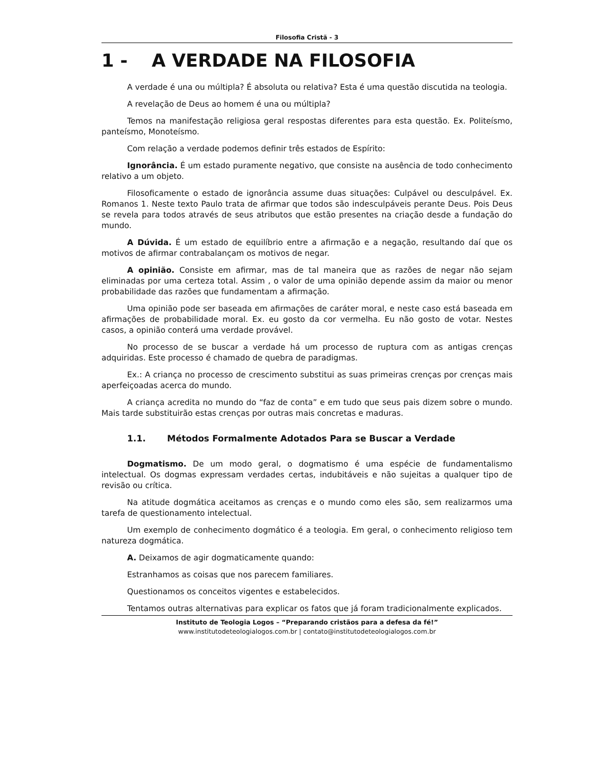Filosofia Cristã - 3
1 - A VERDADE NA FILOSOFIA
A verdade é una ou múltipla? É absoluta ou relativa? Esta é uma questão discutida na teologia.
A revelação de Deus ao homem é una ou múltipla?
Temos na manifestação religiosa geral respostas diferentes para esta questão. Ex. Politeísmo, panteísmo, Monoteísmo.
Com relação a verdade podemos definir três estados de Espírito:
Ignorância. É um estado puramente negativo, que consiste na ausência de todo conhecimento relativo a um objeto.
Filosoficamente o estado de ignorância assume duas situações: Culpável ou desculpável. Ex. Romanos 1. Neste texto Paulo trata de afirmar que todos são indesculpáveis perante Deus. Pois Deus se revela para todos através de seus atributos que estão presentes na criação desde a fundação do mundo.
A Dúvida. É um estado de equilíbrio entre a afirmação e a negação, resultando daí que os motivos de afirmar contrabalançam os motivos de negar.
A opinião. Consiste em afirmar, mas de tal maneira que as razões de negar não sejam eliminadas por uma certeza total. Assim , o valor de uma opinião depende assim da maior ou menor probabilidade das razões que fundamentam a afirmação.
Uma opinião pode ser baseada em afirmações de caráter moral, e neste caso está baseada em afirmações de probabilidade moral. Ex. eu gosto da cor vermelha. Eu não gosto de votar. Nestes casos, a opinião conterá uma verdade provável.
No processo de se buscar a verdade há um processo de ruptura com as antigas crenças adquiridas. Este processo é chamado de quebra de paradigmas.
Ex.: A criança no processo de crescimento substitui as suas primeiras crenças por crenças mais aperfeiçoadas acerca do mundo.
A criança acredita no mundo do “faz de conta” e em tudo que seus pais dizem sobre o mundo. Mais tarde substituirão estas crenças por outras mais concretas e maduras.
1.1. Métodos Formalmente Adotados Para se Buscar a Verdade
Dogmatismo. De um modo geral, o dogmatismo é uma espécie de fundamentalismo intelectual. Os dogmas expressam verdades certas, indubitáveis e não sujeitas a qualquer tipo de revisão ou crítica.
Na atitude dogmática aceitamos as crenças e o mundo como eles são, sem realizarmos uma tarefa de questionamento intelectual.
Um exemplo de conhecimento dogmático é a teologia. Em geral, o conhecimento religioso tem natureza dogmática.
A. Deixamos de agir dogmaticamente quando:
Estranhamos as coisas que nos parecem familiares.
Questionamos os conceitos vigentes e estabelecidos.
Tentamos outras alternativas para explicar os fatos que já foram tradicionalmente explicados.
Instituto de Teologia Logos – “Preparando cristãos para a defesa da fé!”
www.institutodeteologialogos.com.br | contato@institutodeteologialogos.com.br